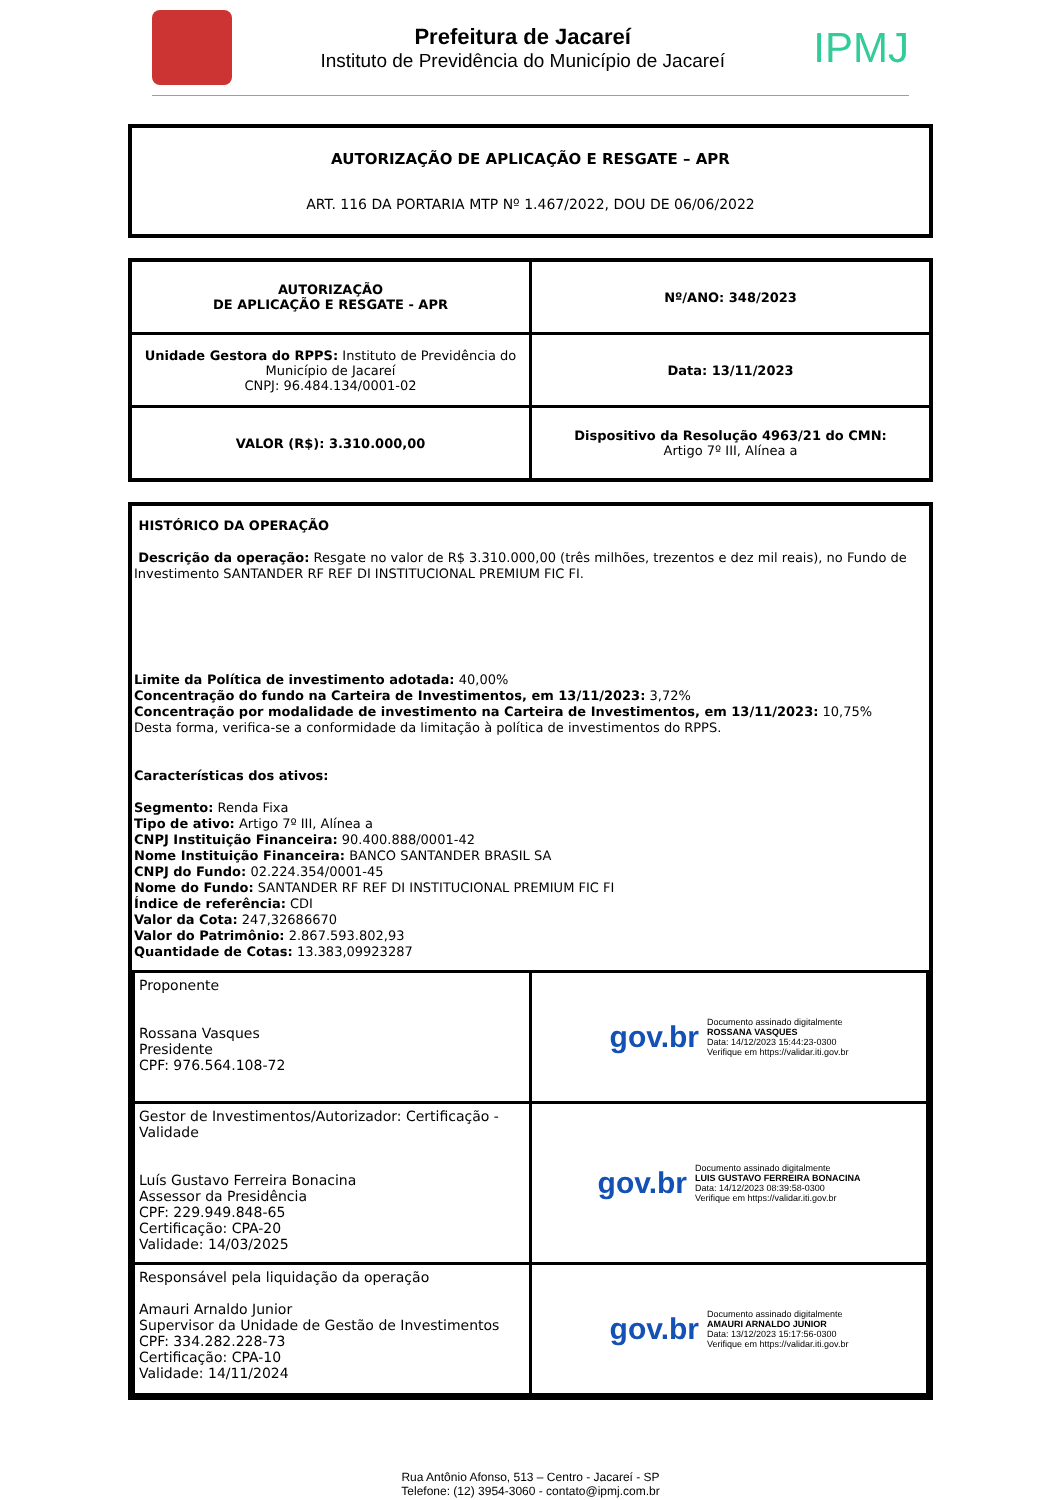Prefeitura de Jacareí
Instituto de Previdência do Município de Jacareí
IPMJ
AUTORIZAÇÃO DE APLICAÇÃO E RESGATE – APR
ART. 116 DA PORTARIA MTP Nº 1.467/2022, DOU DE 06/06/2022
| AUTORIZAÇÃO DE APLICAÇÃO E RESGATE - APR | Nº/ANO: 348/2023 |
| Unidade Gestora do RPPS: Instituto de Previdência do Município de Jacareí CNPJ: 96.484.134/0001-02 | Data: 13/11/2023 |
| VALOR (R$): 3.310.000,00 | Dispositivo da Resolução 4963/21 do CMN: Artigo 7º III, Alínea a |
HISTÓRICO DA OPERAÇÃO
Descrição da operação: Resgate no valor de R$ 3.310.000,00 (três milhões, trezentos e dez mil reais), no Fundo de Investimento SANTANDER RF REF DI INSTITUCIONAL PREMIUM FIC FI.
Limite da Política de investimento adotada: 40,00%
Concentração do fundo na Carteira de Investimentos, em 13/11/2023: 3,72%
Concentração por modalidade de investimento na Carteira de Investimentos, em 13/11/2023: 10,75%
Desta forma, verifica-se a conformidade da limitação à política de investimentos do RPPS.
Características dos ativos:
Segmento: Renda Fixa
Tipo de ativo: Artigo 7º III, Alínea a
CNPJ Instituição Financeira: 90.400.888/0001-42
Nome Instituição Financeira: BANCO SANTANDER BRASIL SA
CNPJ do Fundo: 02.224.354/0001-45
Nome do Fundo: SANTANDER RF REF DI INSTITUCIONAL PREMIUM FIC FI
Índice de referência: CDI
Valor da Cota: 247,32686670
Valor do Patrimônio: 2.867.593.802,93
Quantidade de Cotas: 13.383,09923287
| Proponente Rossana Vasques Presidente CPF: 976.564.108-72 | gov.br Documento assinado digitalmente ROSSANA VASQUES Data: 14/12/2023 15:44:23-0300 Verifique em https://validar.iti.gov.br |
| Gestor de Investimentos/Autorizador: Certificação - Validade Luís Gustavo Ferreira Bonacina Assessor da Presidência CPF: 229.949.848-65 Certificação: CPA-20 Validade: 14/03/2025 | gov.br Documento assinado digitalmente LUIS GUSTAVO FERREIRA BONACINA Data: 14/12/2023 08:39:58-0300 Verifique em https://validar.iti.gov.br |
| Responsável pela liquidação da operação Amauri Arnaldo Junior Supervisor da Unidade de Gestão de Investimentos CPF: 334.282.228-73 Certificação: CPA-10 Validade: 14/11/2024 | gov.br Documento assinado digitalmente AMAURI ARNALDO JUNIOR Data: 13/12/2023 15:17:56-0300 Verifique em https://validar.iti.gov.br |
Rua Antônio Afonso, 513 – Centro - Jacareí - SP
Telefone: (12) 3954-3060 - contato@ipmj.com.br